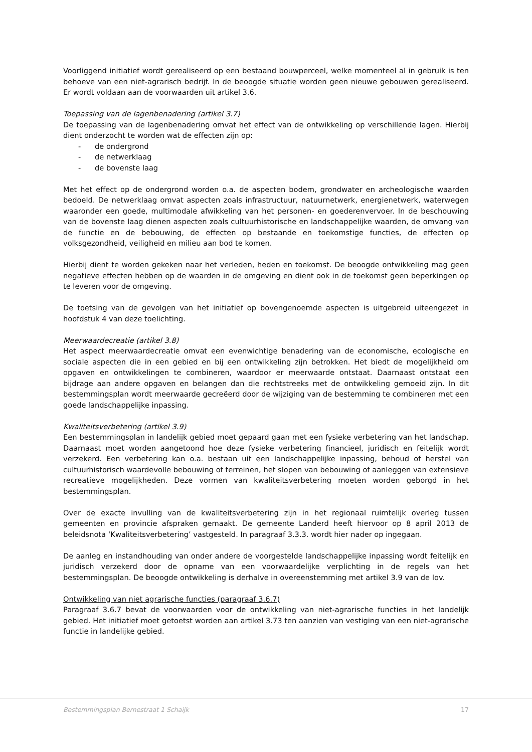Voorliggend initiatief wordt gerealiseerd op een bestaand bouwperceel, welke momenteel al in gebruik is ten behoeve van een niet-agrarisch bedrijf. In de beoogde situatie worden geen nieuwe gebouwen gerealiseerd. Er wordt voldaan aan de voorwaarden uit artikel 3.6.
Toepassing van de lagenbenadering (artikel 3.7)
De toepassing van de lagenbenadering omvat het effect van de ontwikkeling op verschillende lagen. Hierbij dient onderzocht te worden wat de effecten zijn op:
- de ondergrond
- de netwerklaag
- de bovenste laag
Met het effect op de ondergrond worden o.a. de aspecten bodem, grondwater en archeologische waarden bedoeld. De netwerklaag omvat aspecten zoals infrastructuur, natuurnetwerk, energienetwerk, waterwegen waaronder een goede, multimodale afwikkeling van het personen- en goederenvervoer. In de beschouwing van de bovenste laag dienen aspecten zoals cultuurhistorische en landschappelijke waarden, de omvang van de functie en de bebouwing, de effecten op bestaande en toekomstige functies, de effecten op volksgezondheid, veiligheid en milieu aan bod te komen.
Hierbij dient te worden gekeken naar het verleden, heden en toekomst. De beoogde ontwikkeling mag geen negatieve effecten hebben op de waarden in de omgeving en dient ook in de toekomst geen beperkingen op te leveren voor de omgeving.
De toetsing van de gevolgen van het initiatief op bovengenoemde aspecten is uitgebreid uiteengezet in hoofdstuk 4 van deze toelichting.
Meerwaardecreatie (artikel 3.8)
Het aspect meerwaardecreatie omvat een evenwichtige benadering van de economische, ecologische en sociale aspecten die in een gebied en bij een ontwikkeling zijn betrokken. Het biedt de mogelijkheid om opgaven en ontwikkelingen te combineren, waardoor er meerwaarde ontstaat. Daarnaast ontstaat een bijdrage aan andere opgaven en belangen dan die rechtstreeks met de ontwikkeling gemoeid zijn. In dit bestemmingsplan wordt meerwaarde gecreëerd door de wijziging van de bestemming te combineren met een goede landschappelijke inpassing.
Kwaliteitsverbetering (artikel 3.9)
Een bestemmingsplan in landelijk gebied moet gepaard gaan met een fysieke verbetering van het landschap. Daarnaast moet worden aangetoond hoe deze fysieke verbetering financieel, juridisch en feitelijk wordt verzekerd. Een verbetering kan o.a. bestaan uit een landschappelijke inpassing, behoud of herstel van cultuurhistorisch waardevolle bebouwing of terreinen, het slopen van bebouwing of aanleggen van extensieve recreatieve mogelijkheden. Deze vormen van kwaliteitsverbetering moeten worden geborgd in het bestemmingsplan.
Over de exacte invulling van de kwaliteitsverbetering zijn in het regionaal ruimtelijk overleg tussen gemeenten en provincie afspraken gemaakt. De gemeente Landerd heeft hiervoor op 8 april 2013 de beleidsnota ‘Kwaliteitsverbetering’ vastgesteld. In paragraaf 3.3.3. wordt hier nader op ingegaan.
De aanleg en instandhouding van onder andere de voorgestelde landschappelijke inpassing wordt feitelijk en juridisch verzekerd door de opname van een voorwaardelijke verplichting in de regels van het bestemmingsplan. De beoogde ontwikkeling is derhalve in overeenstemming met artikel 3.9 van de Iov.
Ontwikkeling van niet agrarische functies (paragraaf 3.6.7)
Paragraaf 3.6.7 bevat de voorwaarden voor de ontwikkeling van niet-agrarische functies in het landelijk gebied. Het initiatief moet getoetst worden aan artikel 3.73 ten aanzien van vestiging van een niet-agrarische functie in landelijke gebied.
Bestemmingsplan Bernestraat 1 Schaijk 17